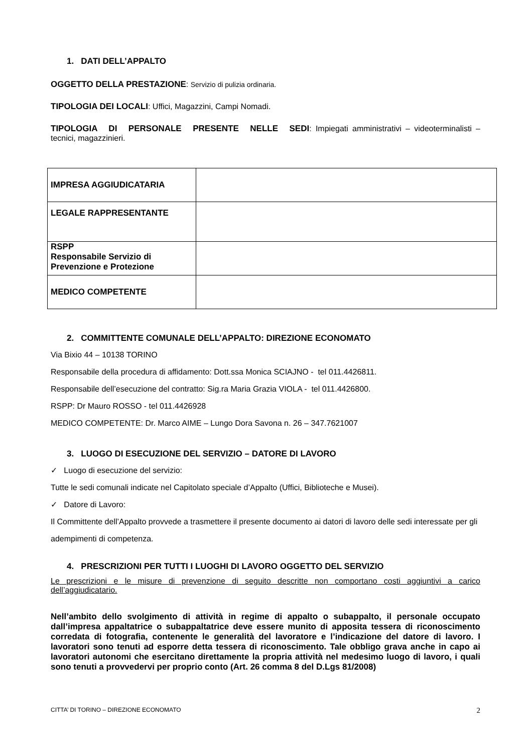1. DATI DELL’APPALTO
OGGETTO DELLA PRESTAZIONE: Servizio di pulizia ordinaria.
TIPOLOGIA DEI LOCALI: Uffici, Magazzini, Campi Nomadi.
TIPOLOGIA DI PERSONALE PRESENTE NELLE SEDI: Impiegati amministrativi – videoterminalisti – tecnici, magazzinieri.
| IMPRESA AGGIUDICATARIA | |
| LEGALE RAPPRESENTANTE | |
| RSPP Responsabile Servizio di Prevenzione e Protezione | |
| MEDICO COMPETENTE | |
2. COMMITTENTE COMUNALE DELL’APPALTO: DIREZIONE ECONOMATO
Via Bixio 44 – 10138 TORINO
Responsabile della procedura di affidamento: Dott.ssa Monica SCIAJNO - tel 011.4426811.
Responsabile dell’esecuzione del contratto: Sig.ra Maria Grazia VIOLA - tel 011.4426800.
RSPP: Dr Mauro ROSSO - tel 011.4426928
MEDICO COMPETENTE: Dr. Marco AIME – Lungo Dora Savona n. 26 – 347.7621007
3. LUOGO DI ESECUZIONE DEL SERVIZIO – DATORE DI LAVORO
✓ Luogo di esecuzione del servizio:
Tutte le sedi comunali indicate nel Capitolato speciale d’Appalto (Uffici, Biblioteche e Musei).
✓ Datore di Lavoro:
Il Committente dell’Appalto provvede a trasmettere il presente documento ai datori di lavoro delle sedi interessate per gli adempimenti di competenza.
4. PRESCRIZIONI PER TUTTI I LUOGHI DI LAVORO OGGETTO DEL SERVIZIO
Le prescrizioni e le misure di prevenzione di seguito descritte non comportano costi aggiuntivi a carico dell’aggiudicatario.
Nell’ambito dello svolgimento di attività in regime di appalto o subappalto, il personale occupato dall’impresa appaltatrice o subappaltatrice deve essere munito di apposita tessera di riconoscimento corredata di fotografia, contenente le generalità del lavoratore e l’indicazione del datore di lavoro. I lavoratori sono tenuti ad esporre detta tessera di riconoscimento. Tale obbligo grava anche in capo ai lavoratori autonomi che esercitano direttamente la propria attività nel medesimo luogo di lavoro, i quali sono tenuti a provvedervi per proprio conto (Art. 26 comma 8 del D.Lgs 81/2008)
CITTA’ DI TORINO – DIREZIONE ECONOMATO 2